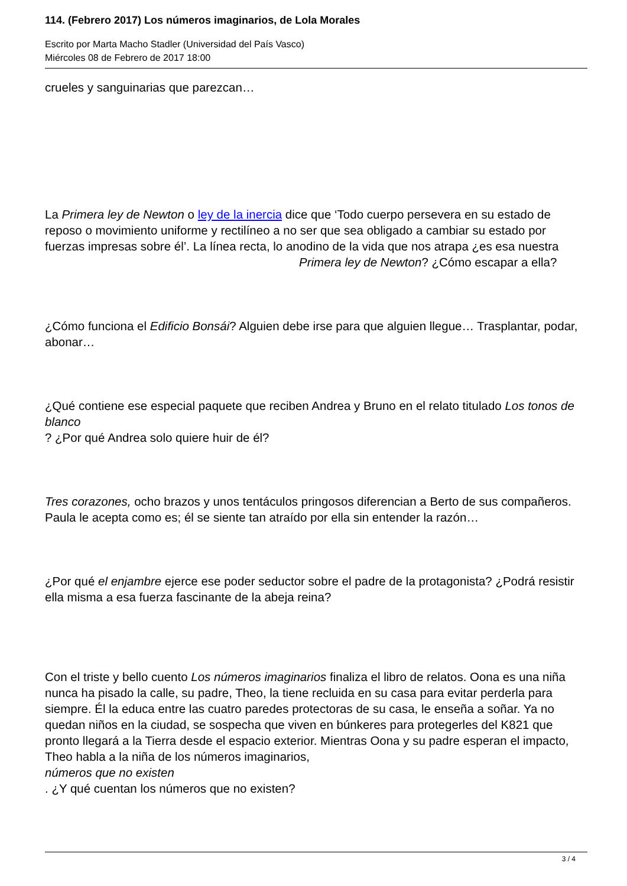114. (Febrero 2017) Los números imaginarios, de Lola Morales
Escrito por Marta Macho Stadler (Universidad del País Vasco)
Miércoles 08 de Febrero de 2017 18:00
crueles y sanguinarias que parezcan…
La Primera ley de Newton o ley de la inercia dice que ‘Todo cuerpo persevera en su estado de reposo o movimiento uniforme y rectilíneo a no ser que sea obligado a cambiar su estado por fuerzas impresas sobre él’. La línea recta, lo anodino de la vida que nos atrapa ¿es esa nuestra Primera ley de Newton? ¿Cómo escapar a ella?
¿Cómo funciona el Edificio Bonsái? Alguien debe irse para que alguien llegue… Trasplantar, podar, abonar…
¿Qué contiene ese especial paquete que reciben Andrea y Bruno en el relato titulado Los tonos de blanco
? ¿Por qué Andrea solo quiere huir de él?
Tres corazones, ocho brazos y unos tentáculos pringosos diferencian a Berto de sus compañeros. Paula le acepta como es; él se siente tan atraído por ella sin entender la razón…
¿Por qué el enjambre ejerce ese poder seductor sobre el padre de la protagonista? ¿Podrá resistir ella misma a esa fuerza fascinante de la abeja reina?
Con el triste y bello cuento Los números imaginarios finaliza el libro de relatos. Oona es una niña nunca ha pisado la calle, su padre, Theo, la tiene recluida en su casa para evitar perderla para siempre. Él la educa entre las cuatro paredes protectoras de su casa, le enseña a soñar. Ya no quedan niños en la ciudad, se sospecha que viven en búnkeres para protegerles del K821 que pronto llegará a la Tierra desde el espacio exterior. Mientras Oona y su padre esperan el impacto, Theo habla a la niña de los números imaginarios,
números que no existen
. ¿Y qué cuentan los números que no existen?
3 / 4